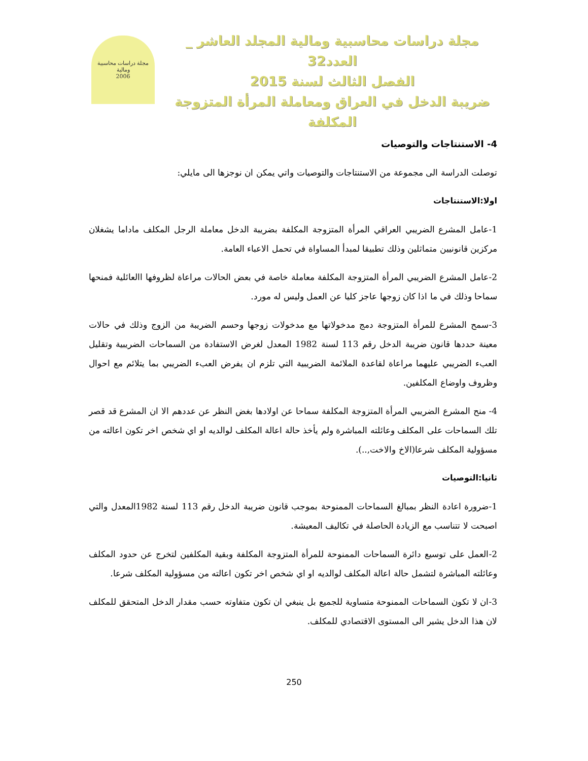مجلة دراسات محاسبية ومالية
2006
مجلة دراسات محاسبية ومالية المجلد العاشر _ العدد32
الفصل الثالث لسنة 2015
ضريبة الدخل في العراق ومعاملة المرأة المتزوجة المكلفة
4- الاستنتاجات والتوصيات
توصلت الدراسة الى مجموعة من الاستنتاجات والتوصيات واتي يمكن ان نوجزها الى مايلي:
اولا:الاستنتاجات
1-عامل المشرع الضريبي العراقي المرأة المتزوجة المكلفة بضريبة الدخل معاملة الرجل المكلف ماداما يشغلان مركزين قانونيين متماثلين وذلك تطبيقا لمبدأ المساواة في تحمل الاعباء العامة.
2-عامل المشرع الضريبي المرأة المتزوجة المكلفة معاملة خاصة في بعض الحالات مراعاة لظروفها االعائلية فمنحها سماحا وذلك في ما اذا كان زوجها عاجز كليا عن العمل وليس له مورد.
3-سمح المشرع للمرأة المتزوجة دمج مدخولاتها مع مدخولات زوجها وحسم الضريبة من الزوج وذلك في حالات معينة حددها قانون ضريبة الدخل رقم 113 لسنة 1982 المعدل لغرض الاستفادة من السماحات الضريبية وتقليل العبء الضريبي عليهما مراعاة لقاعدة الملائمة الضريبية التي تلزم ان يفرض العبء الضريبي بما يتلائم مع احوال وظروف واوضاع المكلفين.
4- منح المشرع الضريبي المرأة المتزوجة المكلفة سماحا عن اولادها بغض النظر عن عددهم الا ان المشرع قد قصر تلك السماحات على المكلف وعائلته المباشرة ولم يأخذ حالة اعالة المكلف لوالديه او اي شخص اخر تكون اعالته من مسؤولية المكلف شرعا(الاخ والاخت,..).
ثانيا:التوصيات
1-ضرورة اعادة النظر بمبالغ السماحات الممنوحة بموجب قانون ضريبة الدخل رقم 113 لسنة 1982المعدل والتي اصبحت لا تتناسب مع الزيادة الحاصلة في تكاليف المعيشة.
2-العمل على توسيع دائرة السماحات الممنوحة للمرأة المتزوجة المكلفة وبقية المكلفين لتخرج عن حدود المكلف وعائلته المباشرة لتشمل حالة اعالة المكلف لوالديه او اي شخص اخر تكون اعالته من مسؤولية المكلف شرعا.
3-ان لا تكون السماحات الممنوحة متساوية للجميع بل ينبغي ان تكون متفاوته حسب مقدار الدخل المتحقق للمكلف لان هذا الدخل يشير الى المستوى الاقتصادي للمكلف.
250